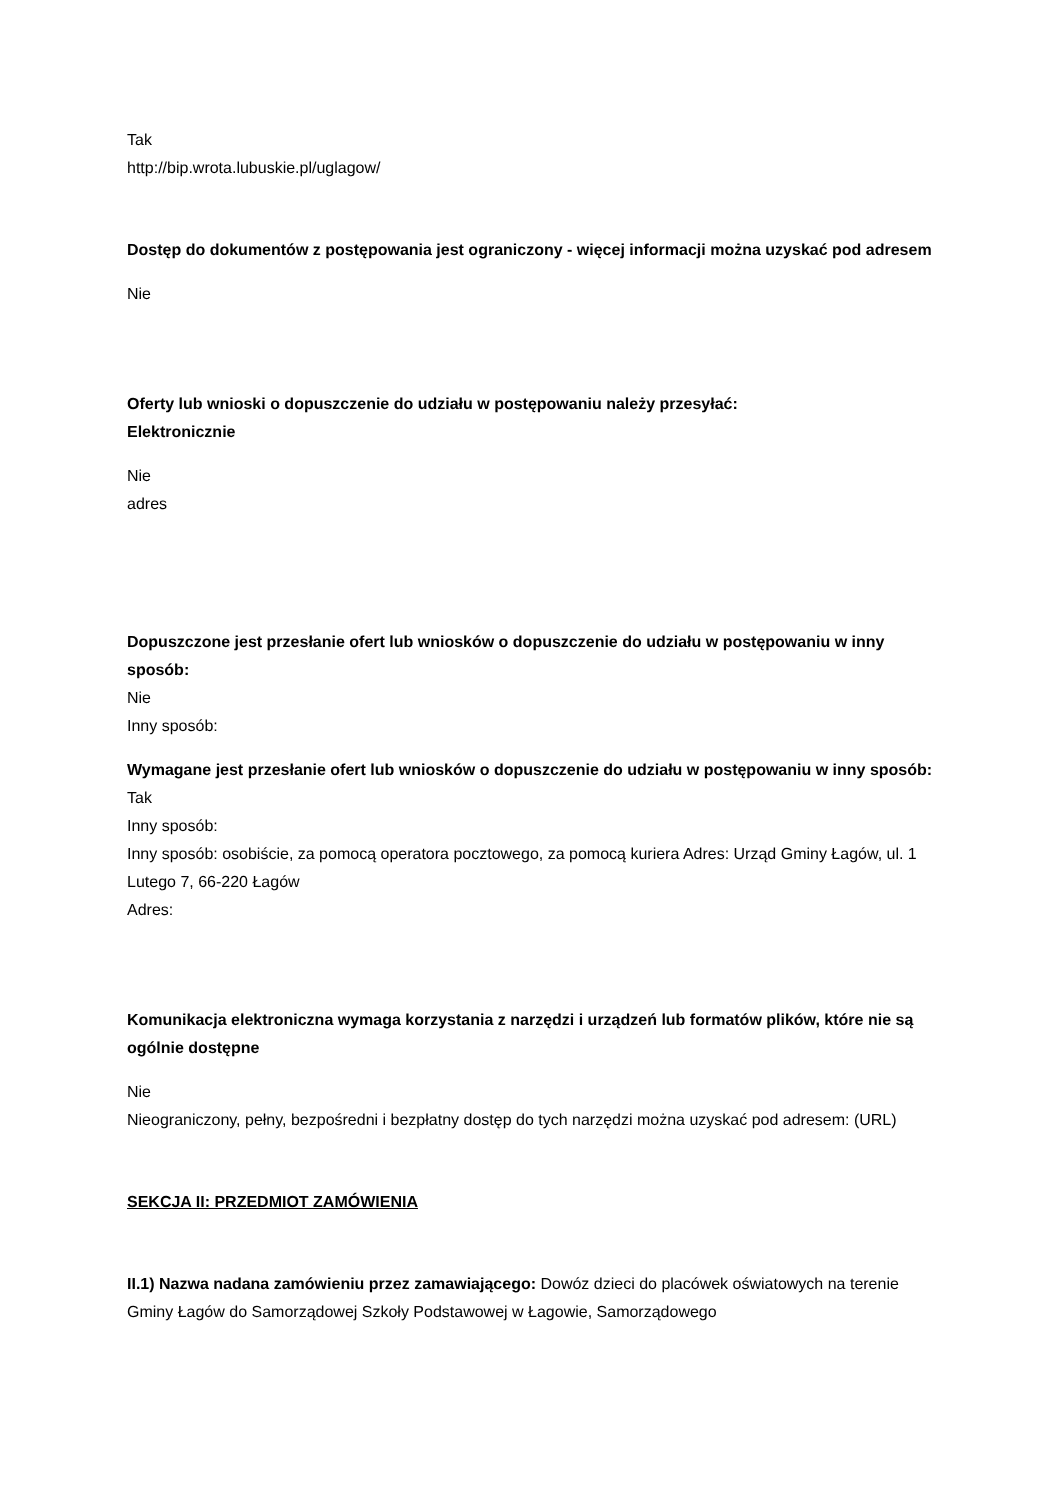Tak
http://bip.wrota.lubuskie.pl/uglagow/
Dostęp do dokumentów z postępowania jest ograniczony - więcej informacji można uzyskać pod adresem
Nie
Oferty lub wnioski o dopuszczenie do udziału w postępowaniu należy przesyłać:
Elektronicznie
Nie
adres
Dopuszczone jest przesłanie ofert lub wniosków o dopuszczenie do udziału w postępowaniu w inny sposób:
Nie
Inny sposób:
Wymagane jest przesłanie ofert lub wniosków o dopuszczenie do udziału w postępowaniu w inny sposób:
Tak
Inny sposób:
Inny sposób: osobiście, za pomocą operatora pocztowego, za pomocą kuriera Adres: Urząd Gminy Łagów, ul. 1 Lutego 7, 66-220 Łagów
Adres:
Komunikacja elektroniczna wymaga korzystania z narzędzi i urządzeń lub formatów plików, które nie są ogólnie dostępne
Nie
Nieograniczony, pełny, bezpośredni i bezpłatny dostęp do tych narzędzi można uzyskać pod adresem: (URL)
SEKCJA II: PRZEDMIOT ZAMÓWIENIA
II.1) Nazwa nadana zamówieniu przez zamawiającego: Dowóz dzieci do placówek oświatowych na terenie Gminy Łagów do Samorządowej Szkoły Podstawowej w Łagowie, Samorządowego